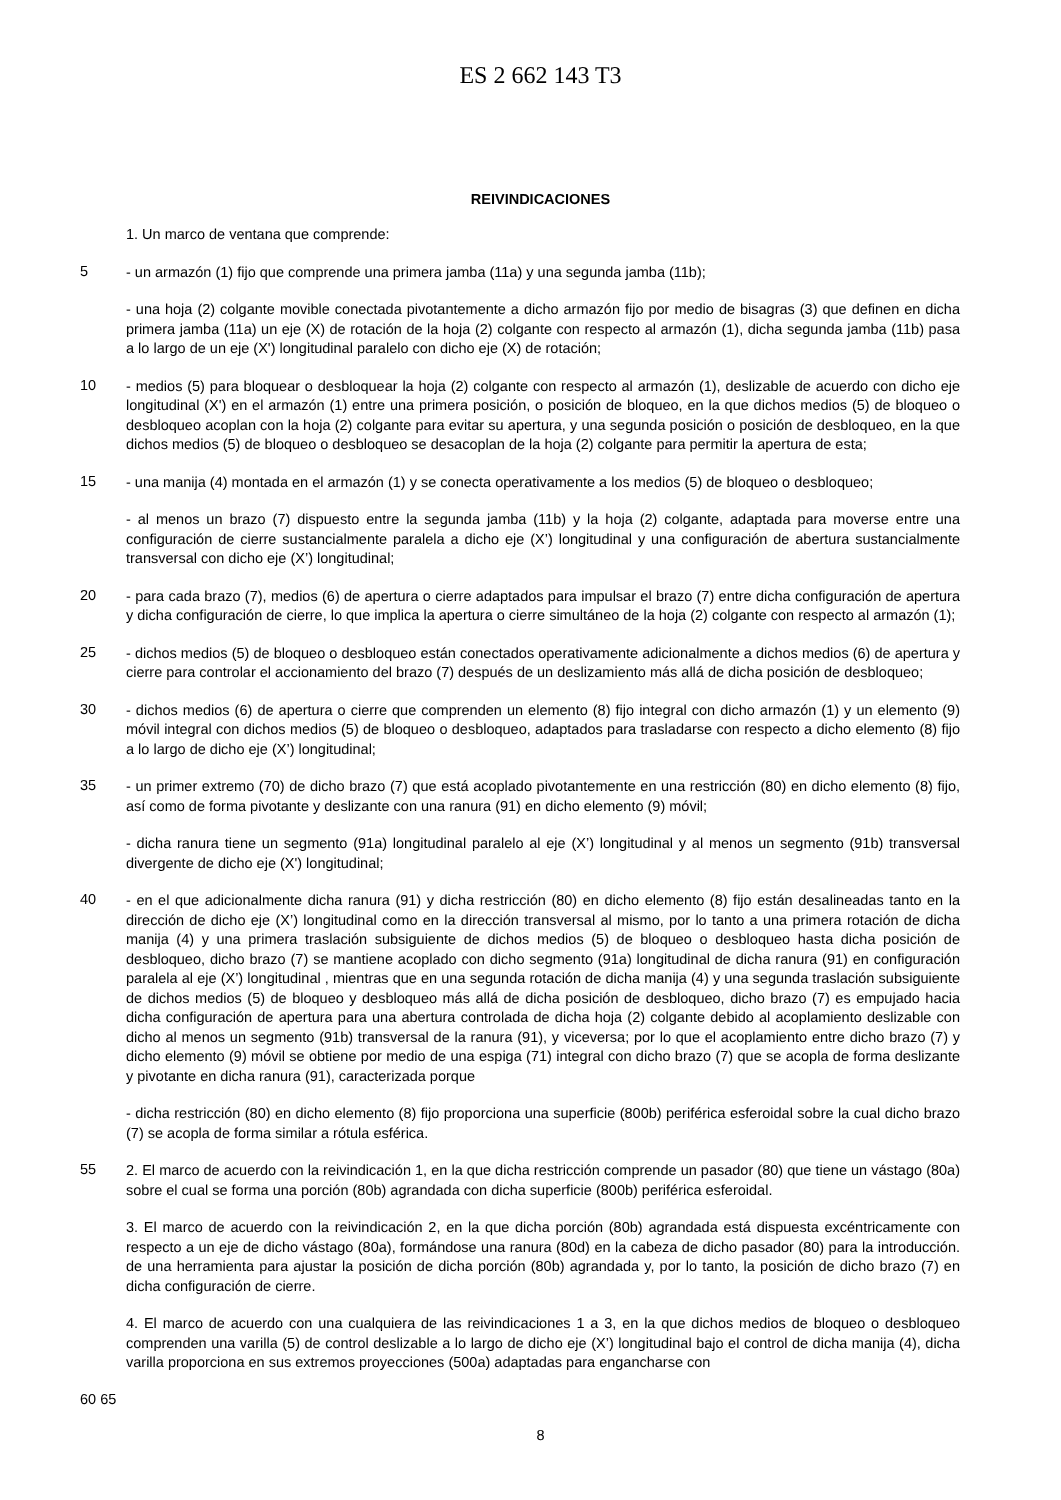ES 2 662 143 T3
REIVINDICACIONES
1. Un marco de ventana que comprende:
5
- un armazón (1) fijo que comprende una primera jamba (11a) y una segunda jamba (11b);
- una hoja (2) colgante movible conectada pivotantemente a dicho armazón fijo por medio de bisagras (3) que definen en dicha primera jamba (11a) un eje (X) de rotación de la hoja (2) colgante con respecto al armazón (1), dicha segunda jamba (11b) pasa a lo largo de un eje (X') longitudinal paralelo con dicho eje (X) de rotación;
10
- medios (5) para bloquear o desbloquear la hoja (2) colgante con respecto al armazón (1), deslizable de acuerdo con dicho eje longitudinal (X') en el armazón (1) entre una primera posición, o posición de bloqueo, en la que dichos medios (5) de bloqueo o desbloqueo acoplan con la hoja (2) colgante para evitar su apertura, y una segunda posición o posición de desbloqueo, en la que dichos medios (5) de bloqueo o desbloqueo se desacoplan de la hoja (2) colgante para permitir la apertura de esta;
15
- una manija (4) montada en el armazón (1) y se conecta operativamente a los medios (5) de bloqueo o desbloqueo;
- al menos un brazo (7) dispuesto entre la segunda jamba (11b) y la hoja (2) colgante, adaptada para moverse entre una configuración de cierre sustancialmente paralela a dicho eje (X’) longitudinal y una configuración de abertura sustancialmente transversal con dicho eje (X’) longitudinal;
20
- para cada brazo (7), medios (6) de apertura o cierre adaptados para impulsar el brazo (7) entre dicha configuración de apertura y dicha configuración de cierre, lo que implica la apertura o cierre simultáneo de la hoja (2) colgante con respecto al armazón (1);
25
- dichos medios (5) de bloqueo o desbloqueo están conectados operativamente adicionalmente a dichos medios (6) de apertura y cierre para controlar el accionamiento del brazo (7) después de un deslizamiento más allá de dicha posición de desbloqueo;
30
- dichos medios (6) de apertura o cierre que comprenden un elemento (8) fijo integral con dicho armazón (1) y un elemento (9) móvil integral con dichos medios (5) de bloqueo o desbloqueo, adaptados para trasladarse con respecto a dicho elemento (8) fijo a lo largo de dicho eje (X’) longitudinal;
35
- un primer extremo (70) de dicho brazo (7) que está acoplado pivotantemente en una restricción (80) en dicho elemento (8) fijo, así como de forma pivotante y deslizante con una ranura (91) en dicho elemento (9) móvil;
- dicha ranura tiene un segmento (91a) longitudinal paralelo al eje (X’) longitudinal y al menos un segmento (91b) transversal divergente de dicho eje (X') longitudinal;
40
- en el que adicionalmente dicha ranura (91) y dicha restricción (80) en dicho elemento (8) fijo están desalineadas tanto en la dirección de dicho eje (X’) longitudinal como en la dirección transversal al mismo, por lo tanto a una primera rotación de dicha manija (4) y una primera traslación subsiguiente de dichos medios (5) de bloqueo o desbloqueo hasta dicha posición de desbloqueo, dicho brazo (7) se mantiene acoplado con dicho segmento (91a) longitudinal de dicha ranura (91) en configuración paralela al eje (X’) longitudinal , mientras que en una segunda rotación de dicha manija (4) y una segunda traslación subsiguiente de dichos medios (5) de bloqueo y desbloqueo más allá de dicha posición de desbloqueo, dicho brazo (7) es empujado hacia dicha configuración de apertura para una abertura controlada de dicha hoja (2) colgante debido al acoplamiento deslizable con dicho al menos un segmento (91b) transversal de la ranura (91), y viceversa; por lo que el acoplamiento entre dicho brazo (7) y dicho elemento (9) móvil se obtiene por medio de una espiga (71) integral con dicho brazo (7) que se acopla de forma deslizante y pivotante en dicha ranura (91), caracterizada porque
- dicha restricción (80) en dicho elemento (8) fijo proporciona una superficie (800b) periférica esferoidal sobre la cual dicho brazo (7) se acopla de forma similar a rótula esférica.
55
2. El marco de acuerdo con la reivindicación 1, en la que dicha restricción comprende un pasador (80) que tiene un vástago (80a) sobre el cual se forma una porción (80b) agrandada con dicha superficie (800b) periférica esferoidal.
3. El marco de acuerdo con la reivindicación 2, en la que dicha porción (80b) agrandada está dispuesta excéntricamente con respecto a un eje de dicho vástago (80a), formándose una ranura (80d) en la cabeza de dicho pasador (80) para la introducción. de una herramienta para ajustar la posición de dicha porción (80b) agrandada y, por lo tanto, la posición de dicho brazo (7) en dicha configuración de cierre.
4. El marco de acuerdo con una cualquiera de las reivindicaciones 1 a 3, en la que dichos medios de bloqueo o desbloqueo comprenden una varilla (5) de control deslizable a lo largo de dicho eje (X’) longitudinal bajo el control de dicha manija (4), dicha varilla proporciona en sus extremos proyecciones (500a) adaptadas para engancharse con
60 65
8